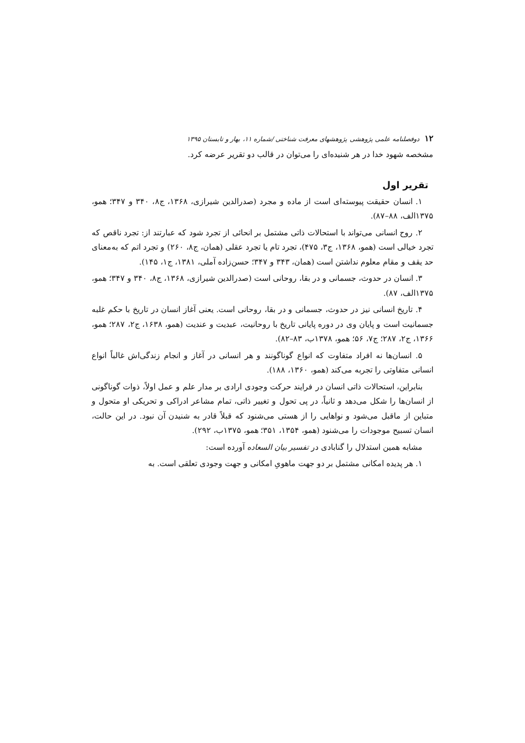۱۲ دوفصلنامه علمی پژوهشی پژوهشهای معرفت شناختی /شماره ۱۱، بهار و تابستان ۱۳۹۵
مشخصه شهود خدا در هر شنیده‌ای را می‌توان در قالب دو تقریر عرضه کرد.
تقریر اول
۱. انسان حقیقت پیوسته‌ای است از ماده و مجرد (صدرالدین شیرازی، ۱۳۶۸، ج۸، ۳۴۰ و ۳۴۷؛ همو، ۱۳۷۵الف، ۸۸–۸۷).
۲. روح انسانی می‌تواند با استحالات ذاتی مشتمل بر انحائی از تجرد شود که عبارتند از: تجرد ناقص که تجرد خیالی است (همو، ۱۳۶۸، ج۳، ۴۷۵)، تجرد تام یا تجرد عقلی (همان، ج۸، ۲۶۰) و تجرد اتم که به‌معنای حد یقف و مقام معلوم نداشتن است (همان، ۳۴۳ و ۳۴۷؛ حسن‌زاده آملی، ۱۳۸۱، ج۱، ۱۴۵).
۳. انسان در حدوث، جسمانی و در بقا، روحانی است (صدرالدین شیرازی، ۱۳۶۸، ج۸، ۳۴۰ و ۳۴۷؛ همو، ۱۳۷۵الف، ۸۷).
۴. تاریخ انسانی نیز در حدوث، جسمانی و در بقا، روحانی است. یعنی آغاز انسان در تاریخ با حکم غلبه جسمانیت است و پایان وی در دوره پایانی تاریخ با روحانیت، عبدیت و عندیت (همو، ۱۶۳۸، ج۲، ۲۸۷؛ همو، ۱۳۶۶، ج۲، ۲۸۷؛ ج۷، ۵۶؛ همو، ۱۳۷۸ب، ۸۳–۸۲).
۵. انسان‌ها نه افراد متفاوت که انواع گوناگونند و هر انسانی در آغاز و انجام زندگی‌اش غالباً انواع انسانی متفاوتی را تجربه می‌کند (همو، ۱۳۶۰، ۱۸۸).
بنابراین، استحالات ذاتی انسان در فرایند حرکت وجودی ارادی بر مدار علم و عمل اولاً، ذوات گوناگونی از انسان‌ها را شکل می‌دهد و ثانیاً، در پی تحول و تغییر ذاتی، تمام مشاعر ادراکی و تحریکی او متحول و متباین از ماقبل می‌شود و نواهایی را از هستی می‌شنود که قبلاً قادر به شنیدن آن نبود. در این حالت، انسان تسبیح موجودات را می‌شنود (همو، ۱۳۵۴، ۳۵۱؛ همو، ۱۳۷۵ب، ۲۹۲).
مشابه همین استدلال را گنابادی در تفسیر بیان السعاده آورده است:
۱. هر پدیده امکانی مشتمل بر دو جهت ماهویِ امکانی و جهت وجودی تعلقی است. به